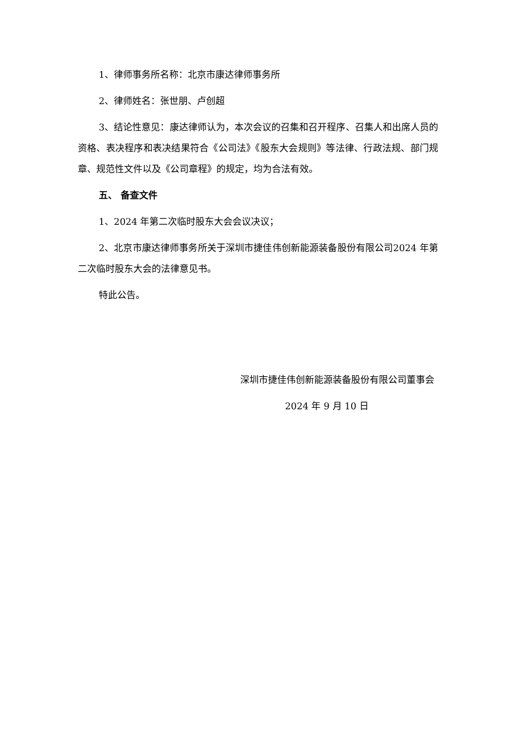1、律师事务所名称：北京市康达律师事务所
2、律师姓名：张世朋、卢创超
3、结论性意见：康达律师认为，本次会议的召集和召开程序、召集人和出席人员的资格、表决程序和表决结果符合《公司法》《股东大会规则》等法律、行政法规、部门规章、规范性文件以及《公司章程》的规定，均为合法有效。
五、 备查文件
1、2024 年第二次临时股东大会会议决议；
2、北京市康达律师事务所关于深圳市捷佳伟创新能源装备股份有限公司2024 年第二次临时股东大会的法律意见书。
特此公告。
深圳市捷佳伟创新能源装备股份有限公司董事会
2024 年 9 月 10 日